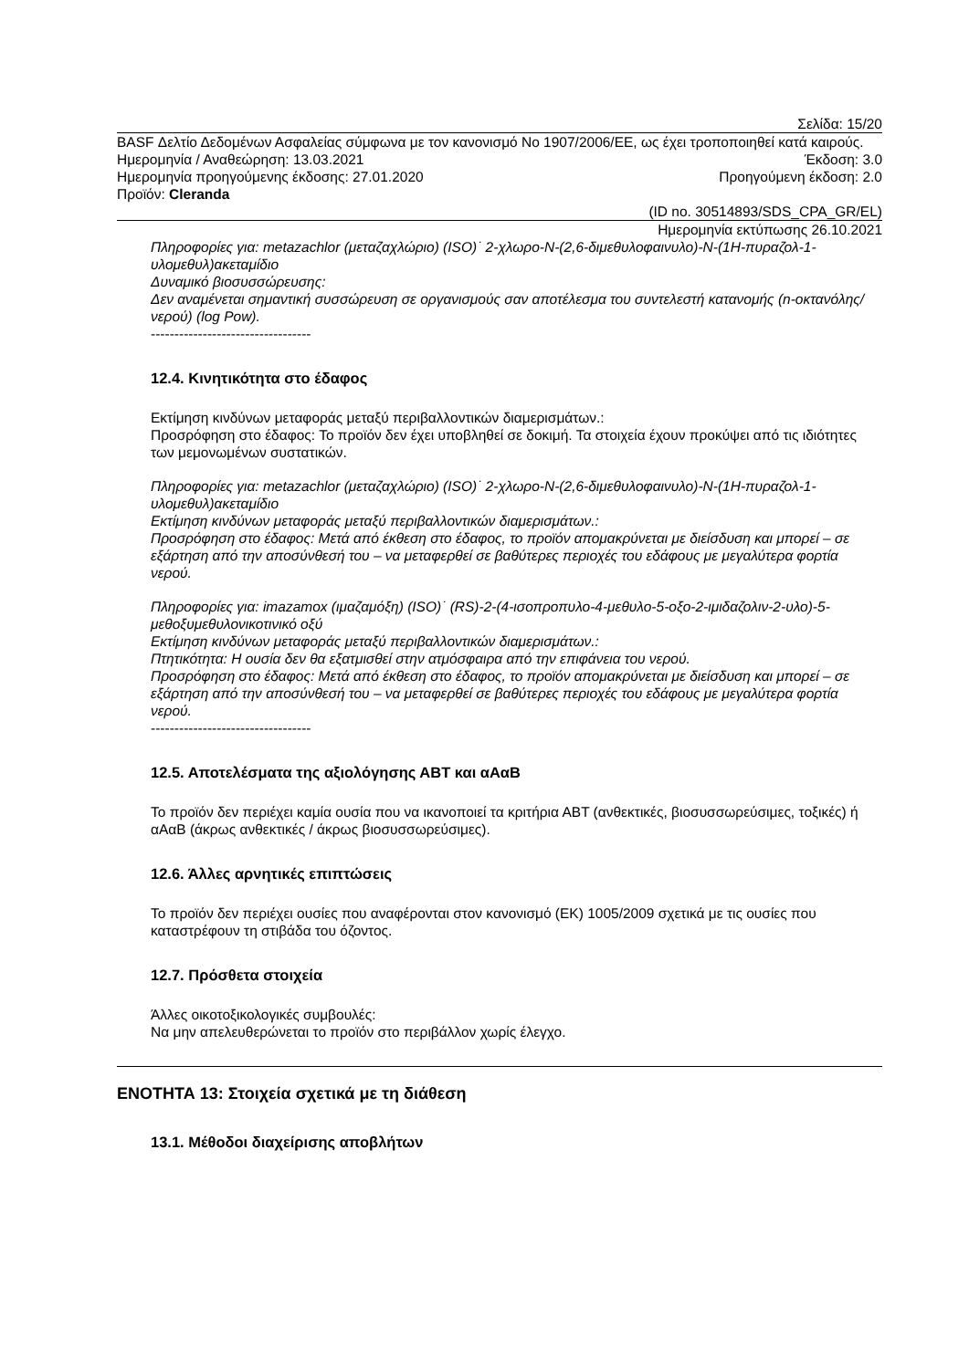Σελίδα: 15/20
BASF Δελτίο Δεδομένων Ασφαλείας σύμφωνα με τον κανονισμό Νο 1907/2006/ΕΕ, ως έχει τροποποιηθεί κατά καιρούς.
Ημερομηνία / Αναθεώρηση: 13.03.2021 Έκδοση: 3.0
Ημερομηνία προηγούμενης έκδοσης: 27.01.2020 Προηγούμενη έκδοση: 2.0
Προϊόν: Cleranda
(ID no. 30514893/SDS_CPA_GR/EL)
Ημερομηνία εκτύπωσης 26.10.2021
Πληροφορίες για: metazachlor (μεταζαχλώριο) (ISO)˙ 2-χλωρο-N-(2,6-διμεθυλοφαινυλο)-N-(1H-πυραζολ-1-υλομεθυλ)ακεταμίδιο
Δυναμικό βιοσυσσώρευσης:
Δεν αναμένεται σημαντική συσσώρευση σε οργανισμούς σαν αποτέλεσμα του συντελεστή κατανομής (n-οκτανόλης/νερού) (log Pow).
----------------------------------
12.4. Κινητικότητα στο έδαφος
Εκτίμηση κινδύνων μεταφοράς μεταξύ περιβαλλοντικών διαμερισμάτων.:
Προσρόφηση στο έδαφος: Το προϊόν δεν έχει υποβληθεί σε δοκιμή. Τα στοιχεία έχουν προκύψει από τις ιδιότητες των μεμονωμένων συστατικών.
Πληροφορίες για: metazachlor (μεταζαχλώριο) (ISO)˙ 2-χλωρο-N-(2,6-διμεθυλοφαινυλο)-N-(1H-πυραζολ-1-υλομεθυλ)ακεταμίδιο
Εκτίμηση κινδύνων μεταφοράς μεταξύ περιβαλλοντικών διαμερισμάτων.:
Προσρόφηση στο έδαφος: Μετά από έκθεση στο έδαφος, το προϊόν απομακρύνεται με διείσδυση και μπορεί – σε εξάρτηση από την αποσύνθεσή του – να μεταφερθεί σε βαθύτερες περιοχές του εδάφους με μεγαλύτερα φορτία νερού.
Πληροφορίες για: imazamox (ιμαζαμόξη) (ISO)˙ (RS)-2-(4-ισοπροπυλο-4-μεθυλο-5-οξο-2-ιμιδαζολιν-2-υλο)-5-μεθοξυμεθυλονικοτινικό οξύ
Εκτίμηση κινδύνων μεταφοράς μεταξύ περιβαλλοντικών διαμερισμάτων.:
Πτητικότητα: Η ουσία δεν θα εξατμισθεί στην ατμόσφαιρα από την επιφάνεια του νερού.
Προσρόφηση στο έδαφος: Μετά από έκθεση στο έδαφος, το προϊόν απομακρύνεται με διείσδυση και μπορεί – σε εξάρτηση από την αποσύνθεσή του – να μεταφερθεί σε βαθύτερες περιοχές του εδάφους με μεγαλύτερα φορτία νερού.
----------------------------------
12.5. Αποτελέσματα της αξιολόγησης ΑΒΤ και αΑαΒ
Το προϊόν δεν περιέχει καμία ουσία που να ικανοποιεί τα κριτήρια ΑΒΤ (ανθεκτικές, βιοσυσσωρεύσιμες, τοξικές) ή αΑαΒ (άκρως ανθεκτικές / άκρως βιοσυσσωρεύσιμες).
12.6. Άλλες αρνητικές επιπτώσεις
Το προϊόν δεν περιέχει ουσίες που αναφέρονται στον κανονισμό (ΕΚ) 1005/2009 σχετικά με τις ουσίες που καταστρέφουν τη στιβάδα του όζοντος.
12.7. Πρόσθετα στοιχεία
Άλλες οικοτοξικολογικές συμβουλές:
Να μην απελευθερώνεται το προϊόν στο περιβάλλον χωρίς έλεγχο.
ΕΝΟΤΗΤΑ 13: Στοιχεία σχετικά με τη διάθεση
13.1. Μέθοδοι διαχείρισης αποβλήτων